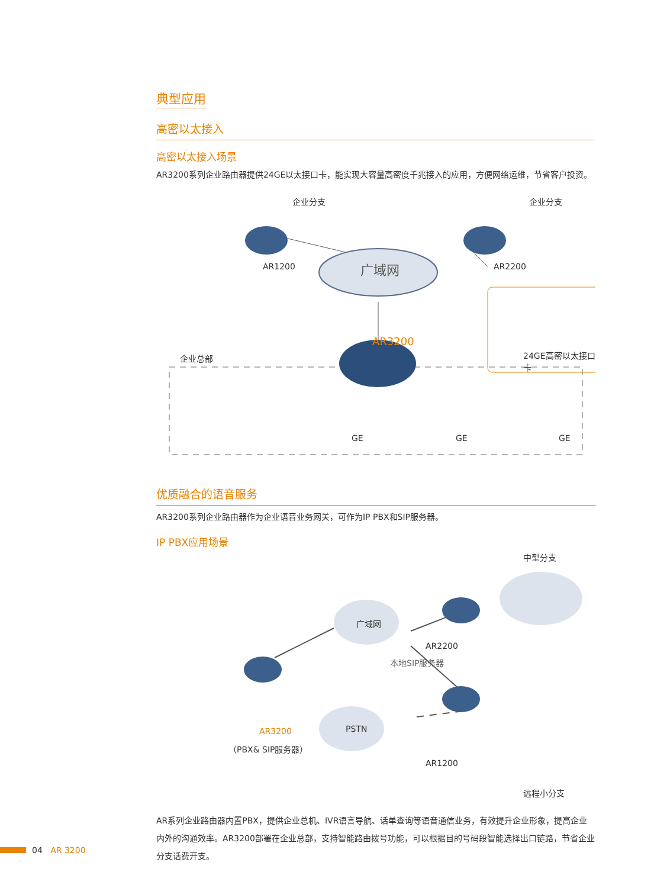典型应用
高密以太接入
高密以太接入场景
AR3200系列企业路由器提供24GE以太接口卡，能实现大容量高密度千兆接入的应用，方便网络运维，节省客户投资。
企业分支 企业分支
AR1200 AR2200 广域网
24GE高密以太接口卡
AR3200
企业总部
GE GE GE
优质融合的语音服务
AR3200系列企业路由器作为企业语音业务网关，可作为IP PBX和SIP服务器。
IP PBX应用场景
中型分支
广域网
AR2200
本地SIP服务器
AR3200
（PBX& SIP服务器）
PSTN
AR1200
远程小分支
AR系列企业路由器内置PBX，提供企业总机、IVR语言导航、话单查询等语音通信业务，有效提升企业形象，提高企业内外的沟通效率。AR3200部署在企业总部，支持智能路由拨号功能，可以根据目的号码段智能选择出口链路，节省企业分支话费开支。
04 AR 3200